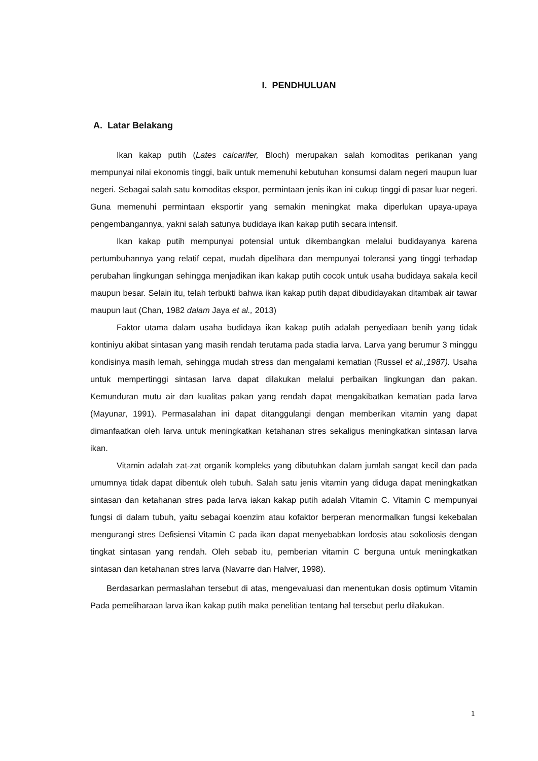I. PENDHULUAN
A. Latar Belakang
Ikan kakap putih (Lates calcarifer, Bloch) merupakan salah komoditas perikanan yang mempunyai nilai ekonomis tinggi, baik untuk memenuhi kebutuhan konsumsi dalam negeri maupun luar negeri. Sebagai salah satu komoditas ekspor, permintaan jenis ikan ini cukup tinggi di pasar luar negeri. Guna memenuhi permintaan eksportir yang semakin meningkat maka diperlukan upaya-upaya pengembangannya, yakni salah satunya budidaya ikan kakap putih secara intensif.
Ikan kakap putih mempunyai potensial untuk dikembangkan melalui budidayanya karena pertumbuhannya yang relatif cepat, mudah dipelihara dan mempunyai toleransi yang tinggi terhadap perubahan lingkungan sehingga menjadikan ikan kakap putih cocok untuk usaha budidaya sakala kecil maupun besar. Selain itu, telah terbukti bahwa ikan kakap putih dapat dibudidayakan ditambak air tawar maupun laut (Chan, 1982 dalam Jaya et al., 2013)
Faktor utama dalam usaha budidaya ikan kakap putih adalah penyediaan benih yang tidak kontiniyu akibat sintasan yang masih rendah terutama pada stadia larva. Larva yang berumur 3 minggu kondisinya masih lemah, sehingga mudah stress dan mengalami kematian (Russel et al.,1987). Usaha untuk mempertinggi sintasan larva dapat dilakukan melalui perbaikan lingkungan dan pakan. Kemunduran mutu air dan kualitas pakan yang rendah dapat mengakibatkan kematian pada larva (Mayunar, 1991). Permasalahan ini dapat ditanggulangi dengan memberikan vitamin yang dapat dimanfaatkan oleh larva untuk meningkatkan ketahanan stres sekaligus meningkatkan sintasan larva ikan.
Vitamin adalah zat-zat organik kompleks yang dibutuhkan dalam jumlah sangat kecil dan pada umumnya tidak dapat dibentuk oleh tubuh. Salah satu jenis vitamin yang diduga dapat meningkatkan sintasan dan ketahanan stres pada larva iakan kakap putih adalah Vitamin C. Vitamin C mempunyai fungsi di dalam tubuh, yaitu sebagai koenzim atau kofaktor berperan menormalkan fungsi kekebalan mengurangi stres Defisiensi Vitamin C pada ikan dapat menyebabkan lordosis atau sokoliosis dengan tingkat sintasan yang rendah. Oleh sebab itu, pemberian vitamin C berguna untuk meningkatkan sintasan dan ketahanan stres larva (Navarre dan Halver, 1998).
Berdasarkan permaslahan tersebut di atas, mengevaluasi dan menentukan dosis optimum Vitamin Pada pemeliharaan larva ikan kakap putih maka penelitian tentang hal tersebut perlu dilakukan.
1